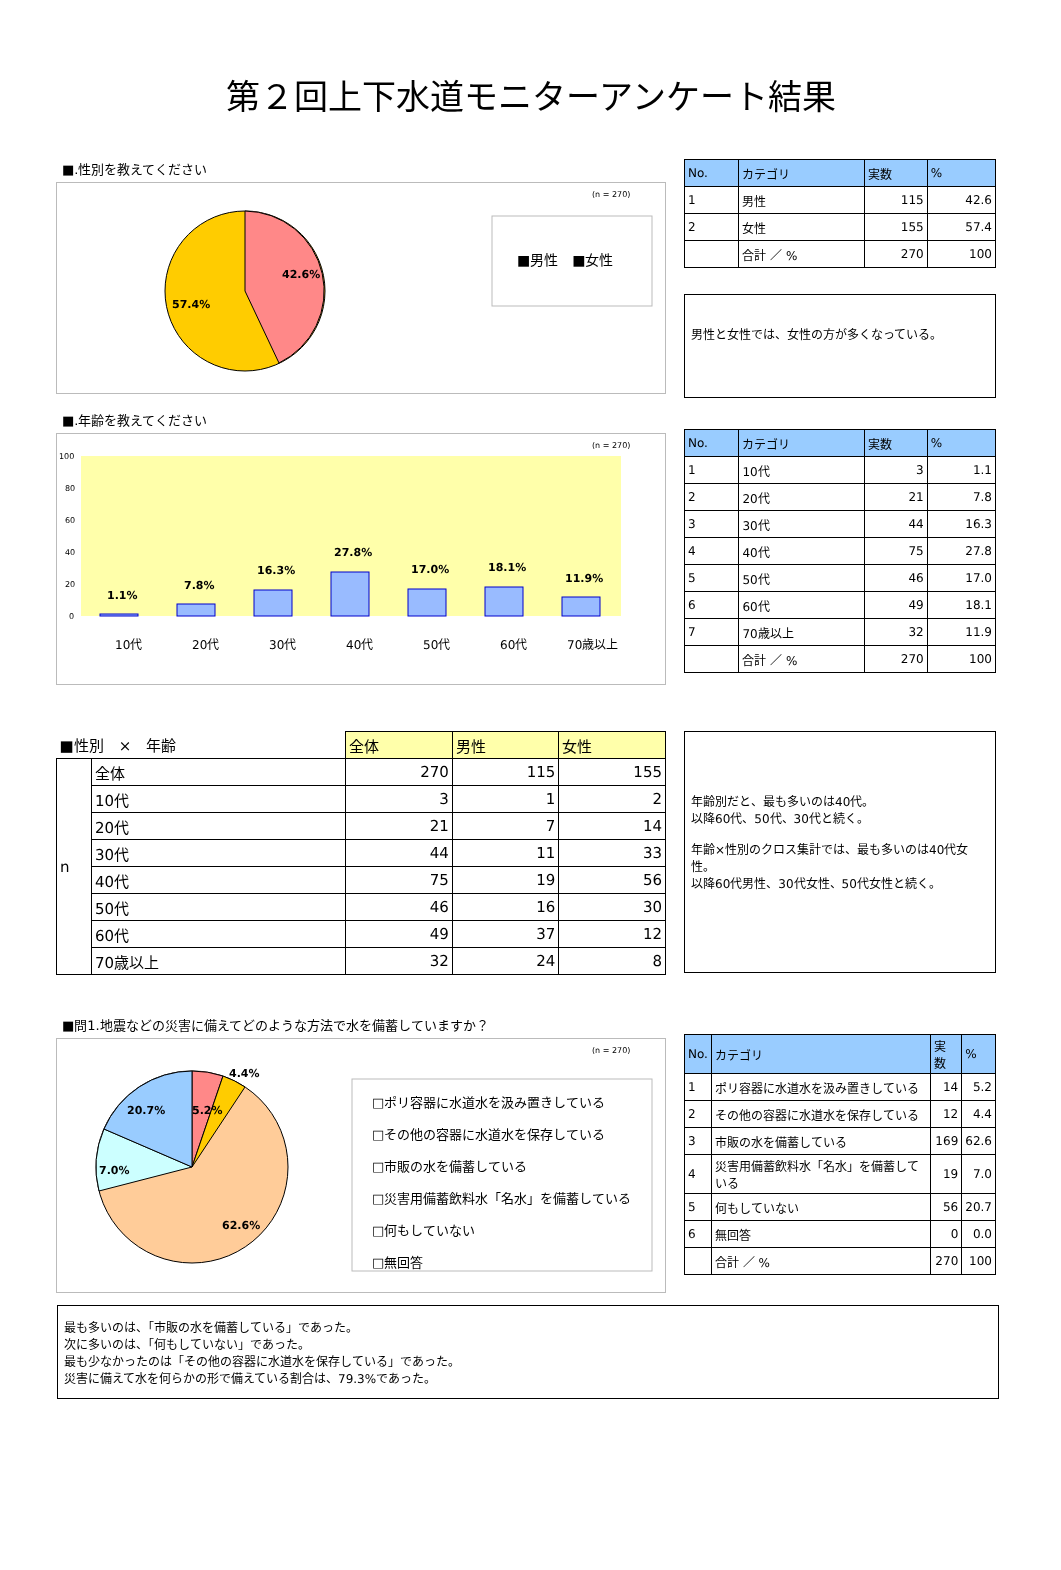第２回上下水道モニターアンケート結果
■.性別を教えてください
42.6%
57.4%
(n = 270)
■男性　■女性
| No. | カテゴリ | 実数 | % |
| --- | --- | --- | --- |
| 1 | 男性 | 115 | 42.6 |
| 2 | 女性 | 155 | 57.4 |
| | 合計 ／ % | 270 | 100 |
男性と女性では、女性の方が多くなっている。
■.年齢を教えてください
(n = 270)
100
80
60
40
20
0
1.1%
7.8%
16.3%
27.8%
17.0%
18.1%
11.9%
10代
20代
30代
40代
50代
60代
70歳以上
| No. | カテゴリ | 実数 | % |
| --- | --- | --- | --- |
| 1 | 10代 | 3 | 1.1 |
| 2 | 20代 | 21 | 7.8 |
| 3 | 30代 | 44 | 16.3 |
| 4 | 40代 | 75 | 27.8 |
| 5 | 50代 | 46 | 17.0 |
| 6 | 60代 | 49 | 18.1 |
| 7 | 70歳以上 | 32 | 11.9 |
| | 合計 ／ % | 270 | 100 |
| ■性別 × 年齢 | | 全体 | 男性 | 女性 |
| n | 全体 | 270 | 115 | 155 |
| | 10代 | 3 | 1 | 2 |
| | 20代 | 21 | 7 | 14 |
| | 30代 | 44 | 11 | 33 |
| | 40代 | 75 | 19 | 56 |
| | 50代 | 46 | 16 | 30 |
| | 60代 | 49 | 37 | 12 |
| | 70歳以上 | 32 | 24 | 8 |
年齢別だと、最も多いのは40代。
以降60代、50代、30代と続く。
年齢×性別のクロス集計では、最も多いのは40代女性。
以降60代男性、30代女性、50代女性と続く。
■問1.地震などの災害に備えてどのような方法で水を備蓄していますか？
5.2%
4.4%
20.7%
7.0%
62.6%
(n = 270)
□ポリ容器に水道水を汲み置きしている
□その他の容器に水道水を保存している
□市販の水を備蓄している
□災害用備蓄飲料水「名水」を備蓄している
□何もしていない
□無回答
| No. | カテゴリ | 実数 | % |
| --- | --- | --- | --- |
| 1 | ポリ容器に水道水を汲み置きしている | 14 | 5.2 |
| 2 | その他の容器に水道水を保存している | 12 | 4.4 |
| 3 | 市販の水を備蓄している | 169 | 62.6 |
| 4 | 災害用備蓄飲料水「名水」を備蓄している | 19 | 7.0 |
| 5 | 何もしていない | 56 | 20.7 |
| 6 | 無回答 | 0 | 0.0 |
| | 合計 ／ % | 270 | 100 |
最も多いのは、「市販の水を備蓄している」であった。
次に多いのは、「何もしていない」であった。
最も少なかったのは「その他の容器に水道水を保存している」であった。
災害に備えて水を何らかの形で備えている割合は、79.3%であった。